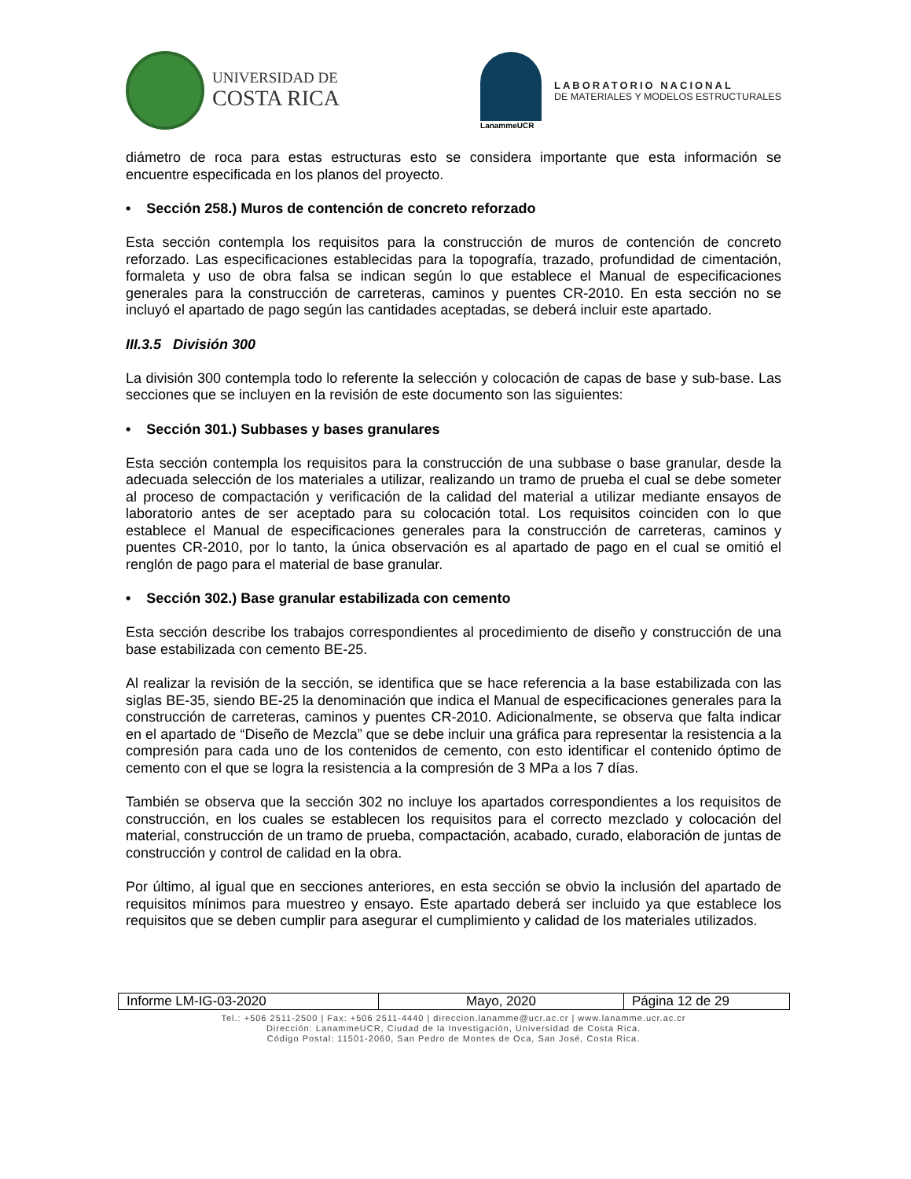UNIVERSIDAD DE
COSTA RICA
LanammeUCR
LABORATORIO NACIONAL
DE MATERIALES Y MODELOS ESTRUCTURALES
diámetro de roca para estas estructuras esto se considera importante que esta información se encuentre especificada en los planos del proyecto.
• Sección 258.) Muros de contención de concreto reforzado
Esta sección contempla los requisitos para la construcción de muros de contención de concreto reforzado. Las especificaciones establecidas para la topografía, trazado, profundidad de cimentación, formaleta y uso de obra falsa se indican según lo que establece el Manual de especificaciones generales para la construcción de carreteras, caminos y puentes CR-2010. En esta sección no se incluyó el apartado de pago según las cantidades aceptadas, se deberá incluir este apartado.
III.3.5 División 300
La división 300 contempla todo lo referente la selección y colocación de capas de base y sub-base. Las secciones que se incluyen en la revisión de este documento son las siguientes:
• Sección 301.) Subbases y bases granulares
Esta sección contempla los requisitos para la construcción de una subbase o base granular, desde la adecuada selección de los materiales a utilizar, realizando un tramo de prueba el cual se debe someter al proceso de compactación y verificación de la calidad del material a utilizar mediante ensayos de laboratorio antes de ser aceptado para su colocación total. Los requisitos coinciden con lo que establece el Manual de especificaciones generales para la construcción de carreteras, caminos y puentes CR-2010, por lo tanto, la única observación es al apartado de pago en el cual se omitió el renglón de pago para el material de base granular.
• Sección 302.) Base granular estabilizada con cemento
Esta sección describe los trabajos correspondientes al procedimiento de diseño y construcción de una base estabilizada con cemento BE-25.
Al realizar la revisión de la sección, se identifica que se hace referencia a la base estabilizada con las siglas BE-35, siendo BE-25 la denominación que indica el Manual de especificaciones generales para la construcción de carreteras, caminos y puentes CR-2010. Adicionalmente, se observa que falta indicar en el apartado de “Diseño de Mezcla” que se debe incluir una gráfica para representar la resistencia a la compresión para cada uno de los contenidos de cemento, con esto identificar el contenido óptimo de cemento con el que se logra la resistencia a la compresión de 3 MPa a los 7 días.
También se observa que la sección 302 no incluye los apartados correspondientes a los requisitos de construcción, en los cuales se establecen los requisitos para el correcto mezclado y colocación del material, construcción de un tramo de prueba, compactación, acabado, curado, elaboración de juntas de construcción y control de calidad en la obra.
Por último, al igual que en secciones anteriores, en esta sección se obvio la inclusión del apartado de requisitos mínimos para muestreo y ensayo. Este apartado deberá ser incluido ya que establece los requisitos que se deben cumplir para asegurar el cumplimiento y calidad de los materiales utilizados.
| Informe LM-IG-03-2020 | Mayo, 2020 | Página 12 de 29 |
Tel.: +506 2511-2500 | Fax: +506 2511-4440 | direccion.lanamme@ucr.ac.cr | www.lanamme.ucr.ac.cr
Dirección: LanammeUCR, Ciudad de la Investigación, Universidad de Costa Rica.
Código Postal: 11501-2060, San Pedro de Montes de Oca, San José, Costa Rica.